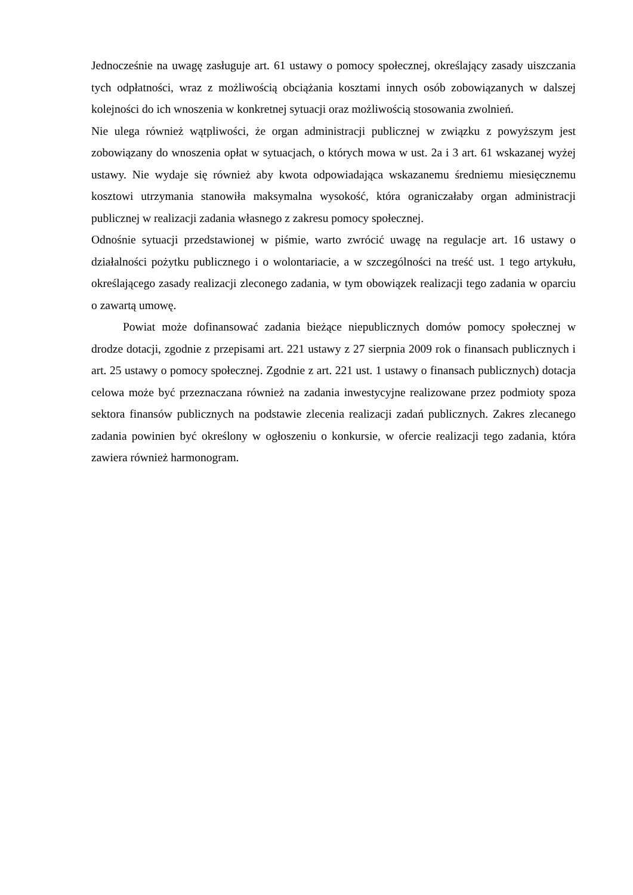Jednocześnie na uwagę zasługuje art. 61 ustawy o pomocy społecznej, określający zasady uiszczania tych odpłatności, wraz z możliwością obciążania kosztami innych osób zobowiązanych w dalszej kolejności do ich wnoszenia w konkretnej sytuacji oraz możliwością stosowania zwolnień.
Nie ulega również wątpliwości, że organ administracji publicznej w związku z powyższym jest zobowiązany do wnoszenia opłat w sytuacjach, o których mowa w ust. 2a i 3 art. 61 wskazanej wyżej ustawy. Nie wydaje się również aby kwota odpowiadająca wskazanemu średniemu miesięcznemu kosztowi utrzymania stanowiła maksymalna wysokość, która ograniczałaby organ administracji publicznej w realizacji zadania własnego z zakresu pomocy społecznej.
Odnośnie sytuacji przedstawionej w piśmie, warto zwrócić uwagę na regulacje art. 16 ustawy o działalności pożytku publicznego i o wolontariacie, a w szczególności na treść ust. 1 tego artykułu, określającego zasady realizacji zleconego zadania, w tym obowiązek realizacji tego zadania w oparciu o zawartą umowę.
Powiat może dofinansować zadania bieżące niepublicznych domów pomocy społecznej w drodze dotacji, zgodnie z przepisami art. 221 ustawy z 27 sierpnia 2009 rok o finansach publicznych i art. 25 ustawy o pomocy społecznej. Zgodnie z art. 221 ust. 1 ustawy o finansach publicznych) dotacja celowa może być przeznaczana również na zadania inwestycyjne realizowane przez podmioty spoza sektora finansów publicznych na podstawie zlecenia realizacji zadań publicznych. Zakres zlecanego zadania powinien być określony w ogłoszeniu o konkursie, w ofercie realizacji tego zadania, która zawiera również harmonogram.